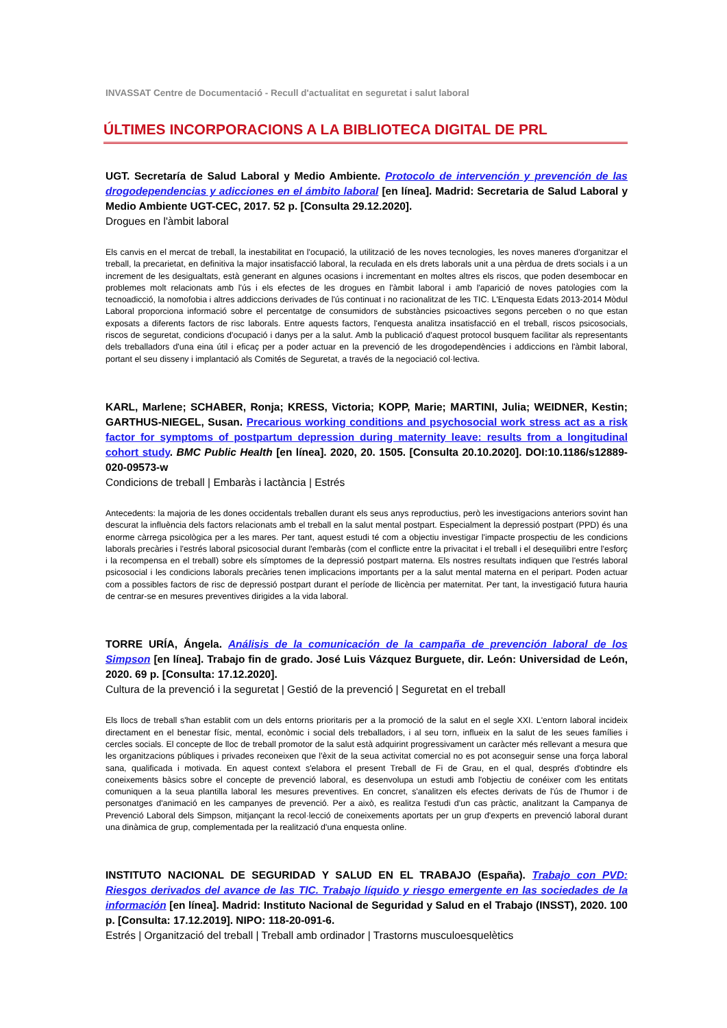INVASSAT Centre de Documentació - Recull d'actualitat en seguretat i salut laboral
ÚLTIMES INCORPORACIONS A LA BIBLIOTECA DIGITAL DE PRL
UGT. Secretaría de Salud Laboral y Medio Ambiente. Protocolo de intervención y prevención de las drogodependencias y adicciones en el ámbito laboral [en línea]. Madrid: Secretaria de Salud Laboral y Medio Ambiente UGT-CEC, 2017. 52 p. [Consulta 29.12.2020].
Drogues en l'àmbit laboral
Els canvis en el mercat de treball, la inestabilitat en l'ocupació, la utilització de les noves tecnologies, les noves maneres d'organitzar el treball, la precarietat, en definitiva la major insatisfacció laboral, la reculada en els drets laborals unit a una pèrdua de drets socials i a un increment de les desigualtats, està generant en algunes ocasions i incrementant en moltes altres els riscos, que poden desembocar en problemes molt relacionats amb l'ús i els efectes de les drogues en l'àmbit laboral i amb l'aparició de noves patologies com la tecnoadicció, la nomofobia i altres addiccions derivades de l'ús continuat i no racionalitzat de les TIC. L'Enquesta Edats 2013-2014 Mòdul Laboral proporciona informació sobre el percentatge de consumidors de substàncies psicoactives segons perceben o no que estan exposats a diferents factors de risc laborals. Entre aquests factors, l'enquesta analitza insatisfacció en el treball, riscos psicosocials, riscos de seguretat, condicions d'ocupació i danys per a la salut. Amb la publicació d'aquest protocol busquem facilitar als representants dels treballadors d'una eina útil i eficaç per a poder actuar en la prevenció de les drogodependències i addiccions en l'àmbit laboral, portant el seu disseny i implantació als Comités de Seguretat, a través de la negociació col·lectiva.
KARL, Marlene; SCHABER, Ronja; KRESS, Victoria; KOPP, Marie; MARTINI, Julia; WEIDNER, Kestin; GARTHUS-NIEGEL, Susan. Precarious working conditions and psychosocial work stress act as a risk factor for symptoms of postpartum depression during maternity leave: results from a longitudinal cohort study. BMC Public Health [en línea]. 2020, 20. 1505. [Consulta 20.10.2020]. DOI:10.1186/s12889-020-09573-w
Condicions de treball | Embaràs i lactància | Estrés
Antecedents: la majoria de les dones occidentals treballen durant els seus anys reproductius, però les investigacions anteriors sovint han descurat la influència dels factors relacionats amb el treball en la salut mental postpart. Especialment la depressió postpart (PPD) és una enorme càrrega psicològica per a les mares. Per tant, aquest estudi té com a objectiu investigar l'impacte prospectiu de les condicions laborals precàries i l'estrés laboral psicosocial durant l'embaràs (com el conflicte entre la privacitat i el treball i el desequilibri entre l'esforç i la recompensa en el treball) sobre els símptomes de la depressió postpart materna. Els nostres resultats indiquen que l'estrés laboral psicosocial i les condicions laborals precàries tenen implicacions importants per a la salut mental materna en el peripart. Poden actuar com a possibles factors de risc de depressió postpart durant el període de llicència per maternitat. Per tant, la investigació futura hauria de centrar-se en mesures preventives dirigides a la vida laboral.
TORRE URÍA, Ángela. Análisis de la comunicación de la campaña de prevención laboral de los Simpson [en línea]. Trabajo fin de grado. José Luis Vázquez Burguete, dir. León: Universidad de León, 2020. 69 p. [Consulta: 17.12.2020].
Cultura de la prevenció i la seguretat | Gestió de la prevenció | Seguretat en el treball
Els llocs de treball s'han establit com un dels entorns prioritaris per a la promoció de la salut en el segle XXI. L'entorn laboral incideix directament en el benestar físic, mental, econòmic i social dels treballadors, i al seu torn, influeix en la salut de les seues famílies i cercles socials. El concepte de lloc de treball promotor de la salut està adquirint progressivament un caràcter més rellevant a mesura que les organitzacions públiques i privades reconeixen que l'èxit de la seua activitat comercial no es pot aconseguir sense una força laboral sana, qualificada i motivada. En aquest context s'elabora el present Treball de Fi de Grau, en el qual, després d'obtindre els coneixements bàsics sobre el concepte de prevenció laboral, es desenvolupa un estudi amb l'objectiu de conéixer com les entitats comuniquen a la seua plantilla laboral les mesures preventives. En concret, s'analitzen els efectes derivats de l'ús de l'humor i de personatges d'animació en les campanyes de prevenció. Per a això, es realitza l'estudi d'un cas pràctic, analitzant la Campanya de Prevenció Laboral dels Simpson, mitjançant la recol·lecció de coneixements aportats per un grup d'experts en prevenció laboral durant una dinàmica de grup, complementada per la realització d'una enquesta online.
INSTITUTO NACIONAL DE SEGURIDAD Y SALUD EN EL TRABAJO (España). Trabajo con PVD: Riesgos derivados del avance de las TIC. Trabajo líquido y riesgo emergente en las sociedades de la información [en línea]. Madrid: Instituto Nacional de Seguridad y Salud en el Trabajo (INSST), 2020. 100 p. [Consulta: 17.12.2019]. NIPO: 118-20-091-6.
Estrés | Organització del treball | Treball amb ordinador | Trastorns musculoesquelètics